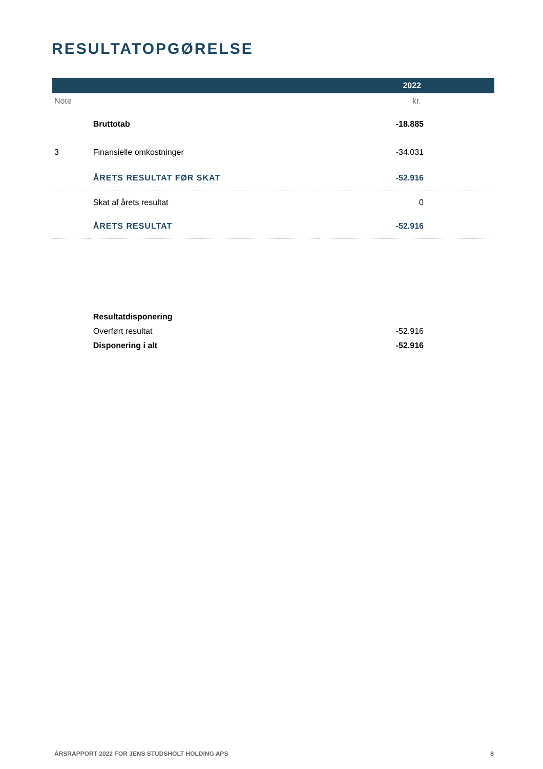RESULTATOPGØRELSE
| 2022 | | |
| --- | --- | --- |
| Note | | kr. |
| | Bruttotab | -18.885 |
| 3 | Finansielle omkostninger | -34.031 |
| | ÅRETS RESULTAT FØR SKAT | -52.916 |
| | Skat af årets resultat | 0 |
| | ÅRETS RESULTAT | -52.916 |
| | Resultatdisponering | |
| | Overført resultat | -52.916 |
| | Disponering i alt | -52.916 |
ÅRSRAPPORT 2022 FOR JENS STUDSHOLT HOLDING APS 8